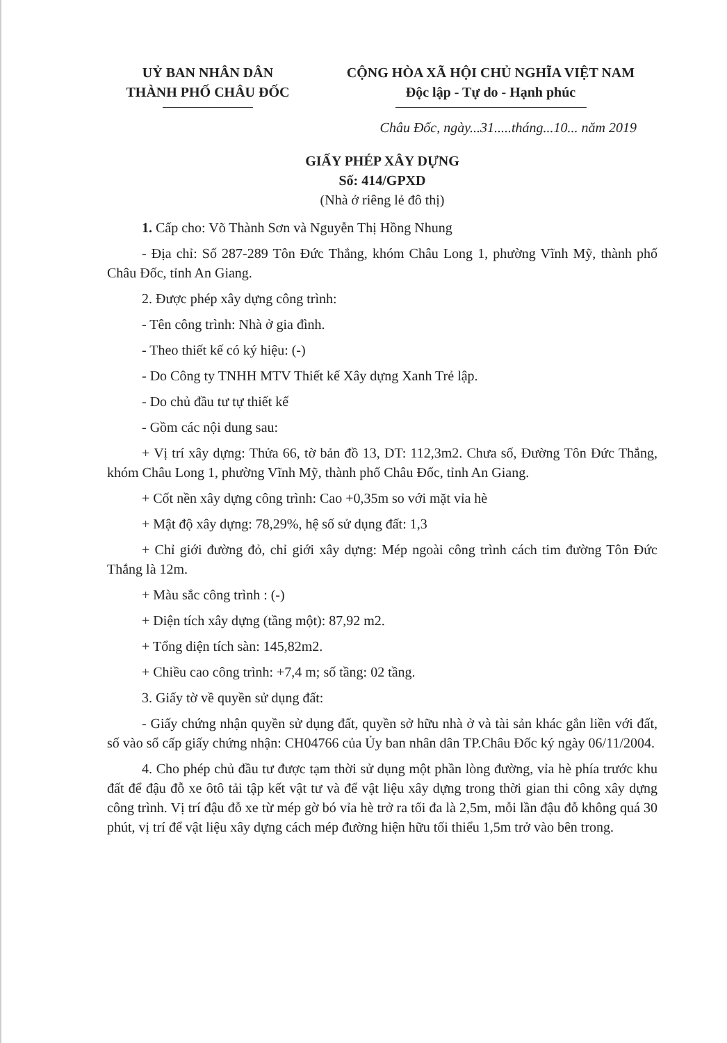UỶ BAN NHÂN DÂN
THÀNH PHỐ CHÂU ĐỐC
CỘNG HÒA XÃ HỘI CHỦ NGHĨA VIỆT NAM
Độc lập - Tự do - Hạnh phúc
Châu Đốc, ngày...31.....tháng...10... năm 2019
GIẤY PHÉP XÂY DỰNG
Số: 414/GPXD
(Nhà ở riêng lẻ đô thị)
1. Cấp cho: Võ Thành Sơn và Nguyễn Thị Hồng Nhung
- Địa chỉ: Số 287-289 Tôn Đức Thắng, khóm Châu Long 1, phường Vĩnh Mỹ, thành phố Châu Đốc, tỉnh An Giang.
2. Được phép xây dựng công trình:
- Tên công trình: Nhà ở gia đình.
- Theo thiết kế có ký hiệu: (-)
- Do Công ty TNHH MTV Thiết kế Xây dựng Xanh Trẻ lập.
- Do chủ đầu tư tự thiết kế
- Gồm các nội dung sau:
+ Vị trí xây dựng: Thửa 66, tờ bản đồ 13, DT: 112,3m2. Chưa số, Đường Tôn Đức Thắng, khóm Châu Long 1, phường Vĩnh Mỹ, thành phố Châu Đốc, tỉnh An Giang.
+ Cốt nền xây dựng công trình: Cao +0,35m so với mặt vỉa hè
+ Mật độ xây dựng: 78,29%, hệ số sử dụng đất: 1,3
+ Chỉ giới đường đỏ, chỉ giới xây dựng: Mép ngoài công trình cách tim đường Tôn Đức Thắng là 12m.
+ Màu sắc công trình : (-)
+ Diện tích xây dựng (tầng một): 87,92 m2.
+ Tổng diện tích sàn: 145,82m2.
+ Chiều cao công trình: +7,4 m; số tầng: 02 tầng.
3. Giấy tờ về quyền sử dụng đất:
- Giấy chứng nhận quyền sử dụng đất, quyền sở hữu nhà ở và tài sản khác gắn liền với đất, số vào sổ cấp giấy chứng nhận: CH04766 của Ủy ban nhân dân TP.Châu Đốc ký ngày 06/11/2004.
4. Cho phép chủ đầu tư được tạm thời sử dụng một phần lòng đường, vỉa hè phía trước khu đất để đậu đỗ xe ôtô tải tập kết vật tư và để vật liệu xây dựng trong thời gian thi công xây dựng công trình. Vị trí đậu đỗ xe từ mép gờ bó vỉa hè trở ra tối đa là 2,5m, mỗi lần đậu đỗ không quá 30 phút, vị trí để vật liệu xây dựng cách mép đường hiện hữu tối thiểu 1,5m trở vào bên trong.